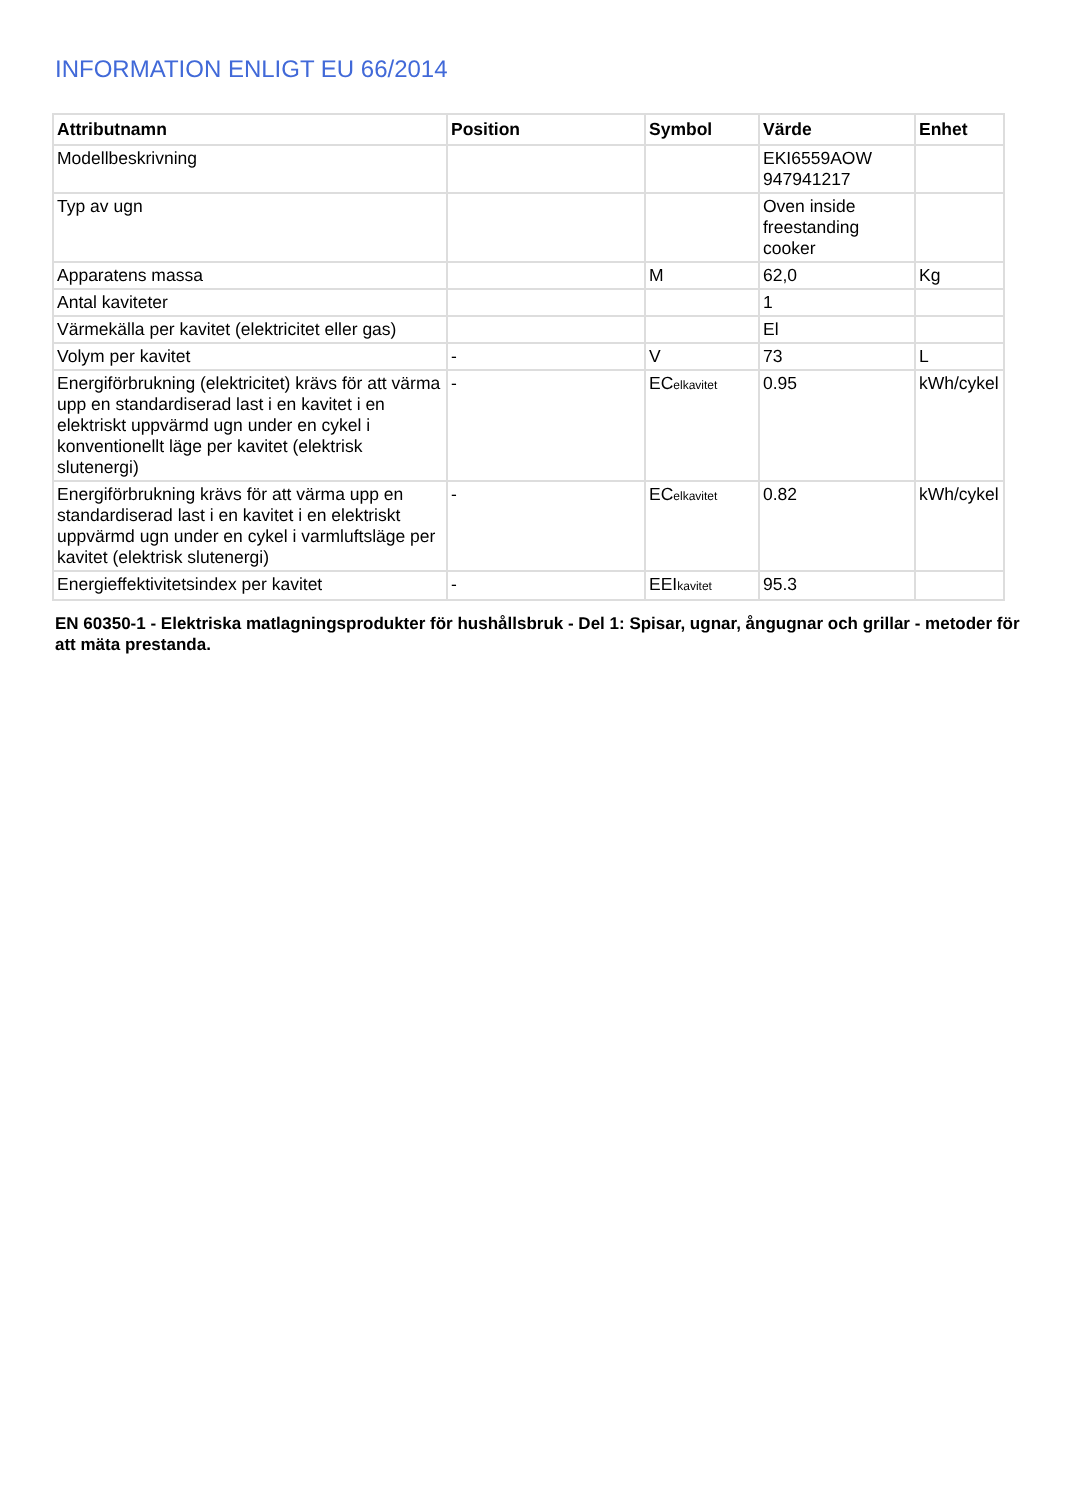INFORMATION ENLIGT EU 66/2014
| Attributnamn | Position | Symbol | Värde | Enhet |
| --- | --- | --- | --- | --- |
| Modellbeskrivning | | | EKI6559AOW 947941217 | |
| Typ av ugn | | | Oven inside freestanding cooker | |
| Apparatens massa | | M | 62,0 | Kg |
| Antal kaviteter | | | 1 | |
| Värmekälla per kavitet (elektricitet eller gas) | | | El | |
| Volym per kavitet | - | V | 73 | L |
| Energiförbrukning (elektricitet) krävs för att värma upp en standardiserad last i en kavitet i en elektriskt uppvärmd ugn under en cykel i konventionellt läge per kavitet (elektrisk slutenergi) | - | EC<sub>elkavitet</sub> | 0.95 | kWh/cykel |
| Energiförbrukning krävs för att värma upp en standardiserad last i en kavitet i en elektriskt uppvärmd ugn under en cykel i varmluftsläge per kavitet (elektrisk slutenergi) | - | EC<sub>elkavitet</sub> | 0.82 | kWh/cykel |
| Energieffektivitetsindex per kavitet | - | EEI<sub>kavitet</sub> | 95.3 | |
EN 60350-1 - Elektriska matlagningsprodukter för hushållsbruk - Del 1: Spisar, ugnar, ångugnar och grillar - metoder för att mäta prestanda.